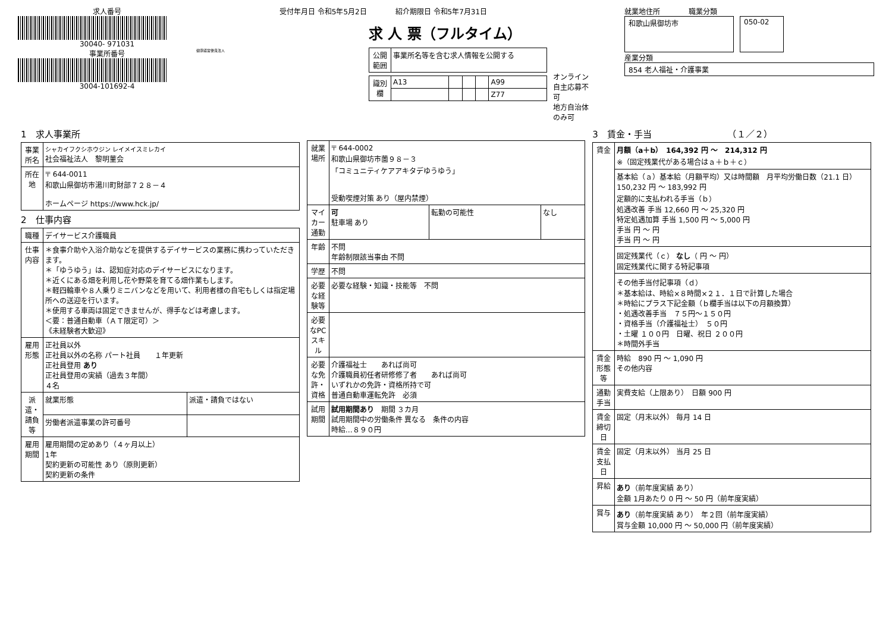求人番号
30040- 971031
事業所番号
3004-101692-4
健康経営優良法人
受付年月日 令和5年5月2日　　　　紹介期限日 令和5年7月31日
求 人 票（フルタイム）
| 公開範囲 | 事業所名等を含む求人情報を公開する |
| 識別欄 | A13 | | | | A99 |
| | | | | | Z77 |
オンライン自主応募不可
地方自治体のみ可
就業地住所　　　　職業分類
和歌山県御坊市
050-02
産業分類
854 老人福祉・介護事業
1　求人事業所
| 事業所名 | シャカイフクシホウジン レイメイスミレカイ 社会福祉法人 黎明菫会 |
| 所在地 | 〒 644-0011 和歌山県御坊市湯川町財部７２８－４ ホームページ https://www.hck.jp/ |
2　仕事内容
| 職種 | デイサービス介護職員 | |
| 仕事内容 | ＊食事介助や入浴介助などを提供するデイサービスの業務に携わっていただきます。 ＊「ゆうゆう」は、認知症対応のデイサービスになります。 ＊近くにある畑を利用し花や野菜を育てる畑作業もします。 ＊軽四輪車や８人乗りミニバンなどを用いて、利用者様の自宅もしくは指定場所への送迎を行います。 ＊使用する車両は固定できませんが、得手などは考慮します。 ＜要：普通自動車（ＡＴ限定可）＞ 《未経験者大歓迎》 | |
| 雇用形態 | 正社員以外 正社員以外の名称 パート社員 １年更新 正社員登用 あり 正社員登用の実績（過去３年間） ４名 | |
| 派遣・請負等 | 就業形態 | 派遣・請負ではない |
| | 労働者派遣事業の許可番号 | |
| 雇用期間 | 雇用期間の定めあり（４ヶ月以上） 1年 契約更新の可能性 あり（原則更新） 契約更新の条件 | |
| 就業場所 | 〒 644-0002 和歌山県御坊市薗９８－３ 「コミュニティケアアキタデゆうゆう」 受動喫煙対策 あり（屋内禁煙） | | |
| マイカー通勤 | 可 駐車場 あり | 転勤の可能性 | なし |
| 年齢 | 不問 年齢制限該当事由 不問 | | |
| 学歴 | 不問 | | |
| 必要な経験等 | 必要な経験・知識・技能等 不問 | | |
| 必要なPCスキル | | | |
| 必要な免許・資格 | 介護福祉士 あれば尚可 介護職員初任者研修修了者 あれば尚可 いずれかの免許・資格所持で可 普通自動車運転免許 必須 | | |
| 試用期間 | 試用期間あり 期間 ３カ月 試用期間中の労働条件 異なる 条件の内容 時給…８９０円 | | |
3　賃金・手当　　　　　　　　　（１／２）
| 賃金 | 月額（a＋b） 164,392 円 ～ 214,312 円 ※（固定残業代がある場合はａ＋ｂ＋ｃ） |
| | 基本給（ａ）基本給（月額平均）又は時間額 月平均労働日数（21.1 日） 150,232 円 ～ 183,992 円 定額的に支払われる手当（ｂ） 処遇改善 手当 12,660 円 ～ 25,320 円 特定処遇加算 手当 1,500 円 ～ 5,000 円 手当 円 ～ 円 手当 円 ～ 円 |
| | 固定残業代（ｃ） なし （ 円 ～ 円） 固定残業代に関する特記事項 |
| | その他手当付記事項（ｄ） ＊基本給は、時給×８時間×２１．１日で計算した場合 ＊時給にプラス下記金額（ｂ欄手当は以下の月額換算） ・処遇改善手当 ７５円～１５０円 ・資格手当（介護福祉士） ５０円 ・土曜 １００円 日曜、祝日 ２００円 ＊時間外手当 |
| 賃金形態等 | 時給 890 円 ～ 1,090 円 その他内容 |
| 通勤手当 | 実費支給（上限あり） 日額 900 円 |
| 賃金締切日 | 固定（月末以外） 毎月 14 日 |
| 賃金支払日 | 固定（月末以外） 当月 25 日 |
| 昇給 | あり （前年度実績 あり） 金額 1月あたり 0 円 ～ 50 円（前年度実績） |
| 賞与 | あり （前年度実績 あり） 年２回（前年度実績） 賞与金額 10,000 円 ～ 50,000 円（前年度実績） |